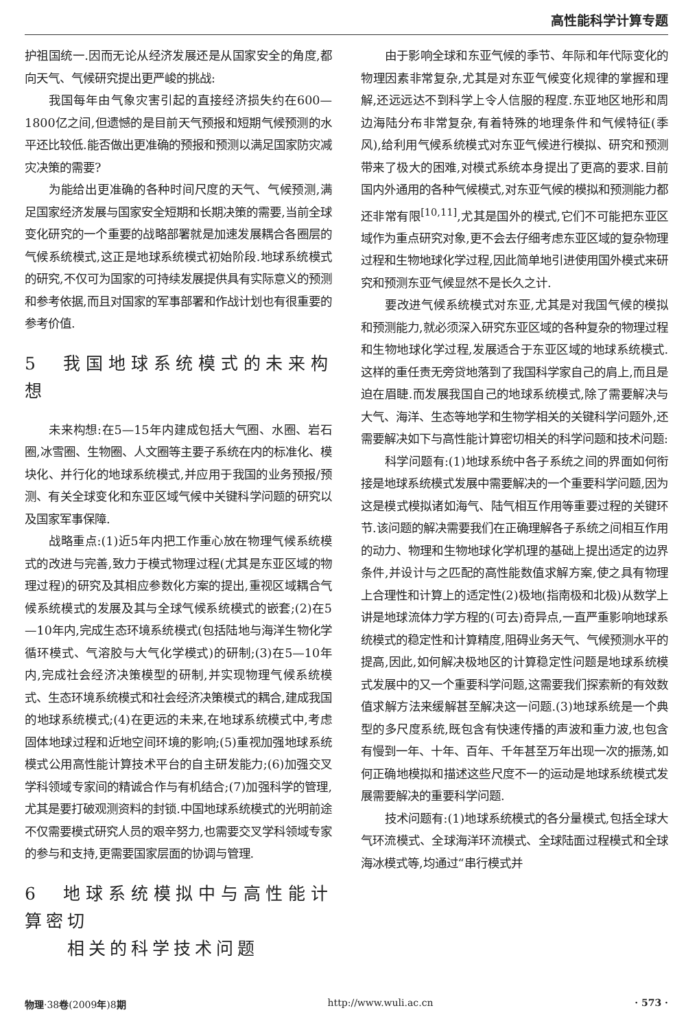高性能科学计算专题
护祖国统一.因而无论从经济发展还是从国家安全的角度,都向天气、气候研究提出更严峻的挑战:
我国每年由气象灾害引起的直接经济损失约在600—1800亿之间,但遗憾的是目前天气预报和短期气候预测的水平还比较低.能否做出更准确的预报和预测以满足国家防灾减灾决策的需要?
为能给出更准确的各种时间尺度的天气、气候预测,满足国家经济发展与国家安全短期和长期决策的需要,当前全球变化研究的一个重要的战略部署就是加速发展耦合各圈层的气候系统模式,这正是地球系统模式初始阶段.地球系统模式的研究,不仅可为国家的可持续发展提供具有实际意义的预测和参考依据,而且对国家的军事部署和作战计划也有很重要的参考价值.
5　我国地球系统模式的未来构想
未来构想:在5—15年内建成包括大气圈、水圈、岩石圈,冰雪圈、生物圈、人文圈等主要子系统在内的标准化、模块化、并行化的地球系统模式,并应用于我国的业务预报/预测、有关全球变化和东亚区域气候中关键科学问题的研究以及国家军事保障.
战略重点:(1)近5年内把工作重心放在物理气候系统模式的改进与完善,致力于模式物理过程(尤其是东亚区域的物理过程)的研究及其相应参数化方案的提出,重视区域耦合气候系统模式的发展及其与全球气候系统模式的嵌套;(2)在5—10年内,完成生态环境系统模式(包括陆地与海洋生物化学循环模式、气溶胶与大气化学模式)的研制;(3)在5—10年内,完成社会经济决策模型的研制,并实现物理气候系统模式、生态环境系统模式和社会经济决策模式的耦合,建成我国的地球系统模式;(4)在更远的未来,在地球系统模式中,考虑固体地球过程和近地空间环境的影响;(5)重视加强地球系统模式公用高性能计算技术平台的自主研发能力;(6)加强交叉学科领域专家间的精诚合作与有机结合;(7)加强科学的管理,尤其是要打破观测资料的封锁.中国地球系统模式的光明前途不仅需要模式研究人员的艰辛努力,也需要交叉学科领域专家的参与和支持,更需要国家层面的协调与管理.
6　地球系统模拟中与高性能计算密切
　　相关的科学技术问题
由于影响全球和东亚气候的季节、年际和年代际变化的物理因素非常复杂,尤其是对东亚气候变化规律的掌握和理解,还远远达不到科学上令人信服的程度.东亚地区地形和周边海陆分布非常复杂,有着特殊的地理条件和气候特征(季风),给利用气候系统模式对东亚气候进行模拟、研究和预测带来了极大的困难,对模式系统本身提出了更高的要求.目前国内外通用的各种气候模式,对东亚气候的模拟和预测能力都还非常有限<sup>[10,11]</sup>,尤其是国外的模式,它们不可能把东亚区域作为重点研究对象,更不会去仔细考虑东亚区域的复杂物理过程和生物地球化学过程,因此简单地引进使用国外模式来研究和预测东亚气候显然不是长久之计.
要改进气候系统模式对东亚,尤其是对我国气候的模拟和预测能力,就必须深入研究东亚区域的各种复杂的物理过程和生物地球化学过程,发展适合于东亚区域的地球系统模式.这样的重任责无旁贷地落到了我国科学家自己的肩上,而且是迫在眉睫.而发展我国自己的地球系统模式,除了需要解决与大气、海洋、生态等地学和生物学相关的关键科学问题外,还需要解决如下与高性能计算密切相关的科学问题和技术问题:
科学问题有:(1)地球系统中各子系统之间的界面如何衔接是地球系统模式发展中需要解决的一个重要科学问题,因为这是模式模拟诸如海气、陆气相互作用等重要过程的关键环节.该问题的解决需要我们在正确理解各子系统之间相互作用的动力、物理和生物地球化学机理的基础上提出适定的边界条件,并设计与之匹配的高性能数值求解方案,使之具有物理上合理性和计算上的适定性(2)极地(指南极和北极)从数学上讲是地球流体力学方程的(可去)奇异点,一直严重影响地球系统模式的稳定性和计算精度,阻碍业务天气、气候预测水平的提高,因此,如何解决极地区的计算稳定性问题是地球系统模式发展中的又一个重要科学问题,这需要我们探索新的有效数值求解方法来缓解甚至解决这一问题.(3)地球系统是一个典型的多尺度系统,既包含有快速传播的声波和重力波,也包含有慢到一年、十年、百年、千年甚至万年出现一次的振荡,如何正确地模拟和描述这些尺度不一的运动是地球系统模式发展需要解决的重要科学问题.
技术问题有:(1)地球系统模式的各分量模式,包括全球大气环流模式、全球海洋环流模式、全球陆面过程模式和全球海冰模式等,均通过“串行模式并
物理·38卷(2009年)8期 http://www.wuli.ac.cn · 573 ·